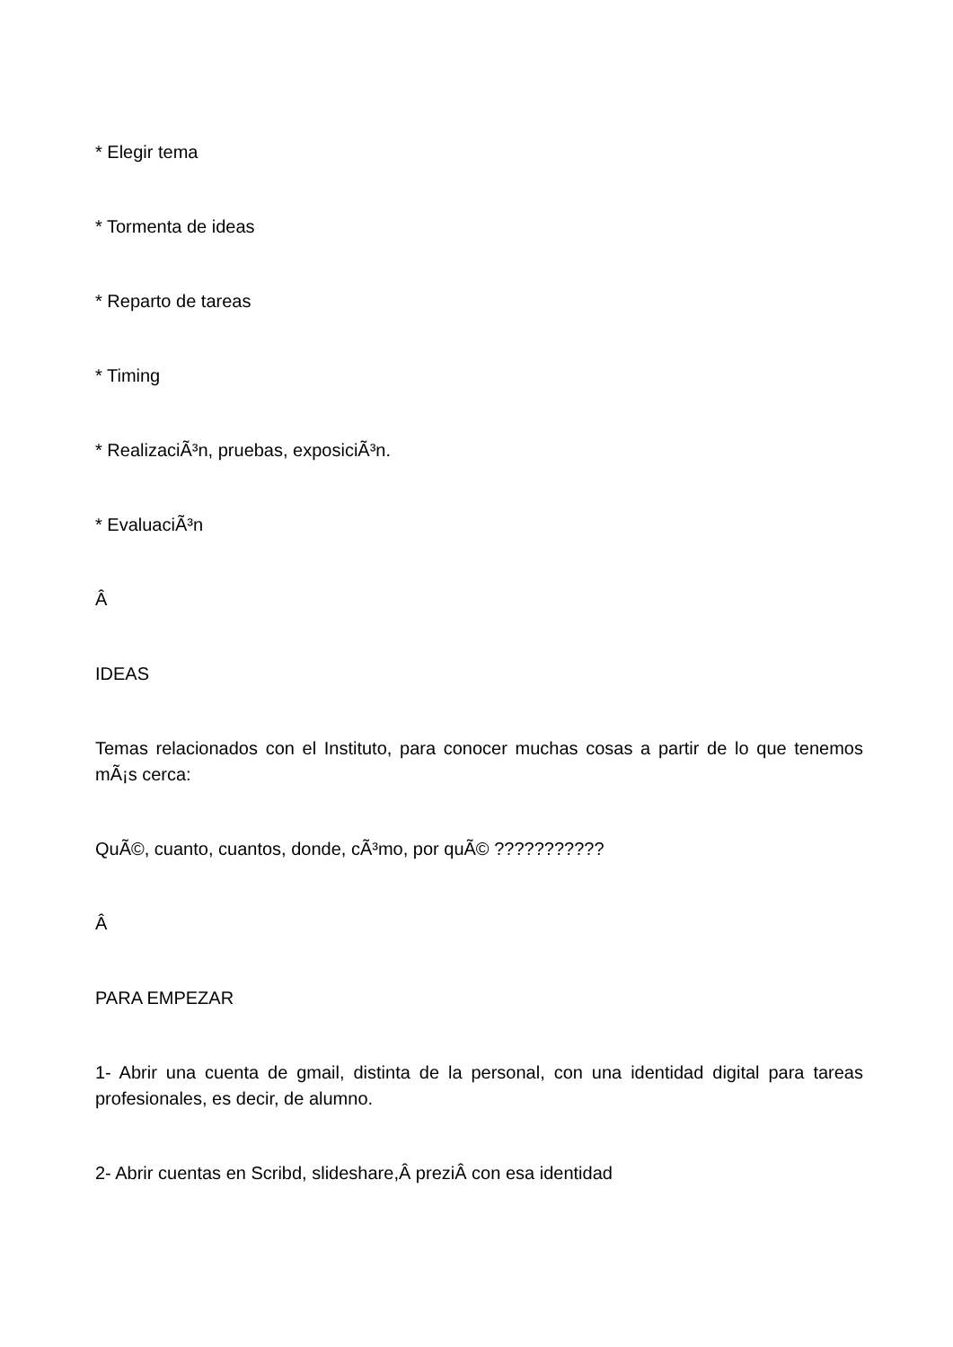* Elegir tema
* Tormenta de ideas
* Reparto de tareas
* Timing
* RealizaciÃ³n, pruebas, exposiciÃ³n.
* EvaluaciÃ³n
Â
IDEAS
Temas relacionados con el Instituto, para conocer muchas cosas a partir de lo que tenemos mÃ¡s cerca:
QuÃ©, cuanto, cuantos, donde, cÃ³mo, por quÃ© ???????????
Â
PARA EMPEZAR
1- Abrir una cuenta de gmail, distinta de la personal, con una identidad digital para tareas profesionales, es decir, de alumno.
2- Abrir cuentas en Scribd, slideshare,Â preziÂ con esa identidad